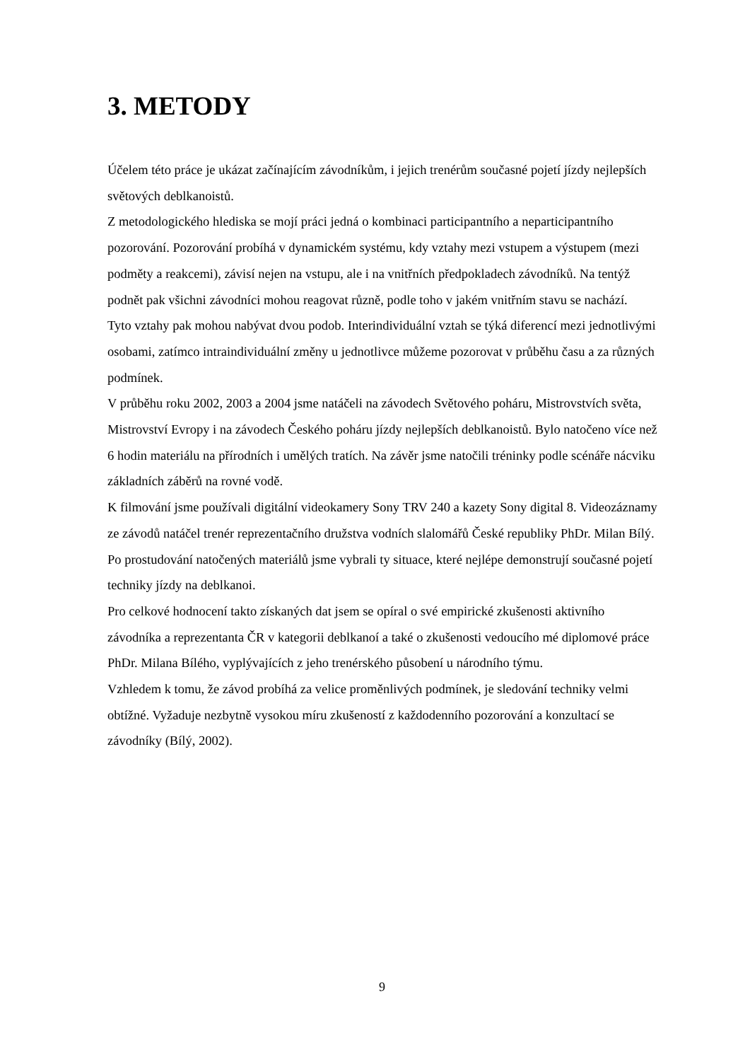3. METODY
Účelem této práce je ukázat začínajícím závodníkům, i jejich trenérům současné pojetí jízdy nejlepších světových deblkanoistů.
Z metodologického hlediska se mojí práci jedná o kombinaci participantního a neparticipantního pozorování. Pozorování probíhá v dynamickém systému, kdy vztahy mezi vstupem a výstupem (mezi podměty a reakcemi), závisí nejen na vstupu, ale i na vnitřních předpokladech závodníků. Na tentýž podnět pak všichni závodníci mohou reagovat různě, podle toho v jakém vnitřním stavu se nachází.
Tyto vztahy pak mohou nabývat dvou podob. Interindividuální vztah se týká diferencí mezi jednotlivými osobami, zatímco intraindividuální změny u jednotlivce můžeme pozorovat v průběhu času a za různých podmínek.
V průběhu roku 2002, 2003 a 2004 jsme natáčeli na závodech Světového poháru, Mistrovstvích světa, Mistrovství Evropy i na závodech Českého poháru jízdy nejlepších deblkanoistů. Bylo natočeno více než 6 hodin materiálu na přírodních i umělých tratích. Na závěr jsme natočili tréninky podle scénáře nácviku základních záběrů na rovné vodě.
K filmování jsme používali digitální videokamery Sony TRV 240 a kazety Sony digital 8. Videozáznamy ze závodů natáčel trenér reprezentačního družstva vodních slalomářů České republiky PhDr. Milan Bílý.
Po prostudování natočených materiálů jsme vybrali ty situace, které nejlépe demonstrují současné pojetí techniky jízdy na deblkanoi.
Pro celkové hodnocení takto získaných dat jsem se opíral o své empirické zkušenosti aktivního závodníka a reprezentanta ČR v kategorii deblkanoí a také o zkušenosti vedoucího mé diplomové práce PhDr. Milana Bílého, vyplývajících z jeho trenérského působení u národního týmu.
Vzhledem k tomu, že závod probíhá za velice proměnlivých podmínek, je sledování techniky velmi obtížné. Vyžaduje nezbytně vysokou míru zkušeností z každodenního pozorování a konzultací se závodníky (Bílý, 2002).
9